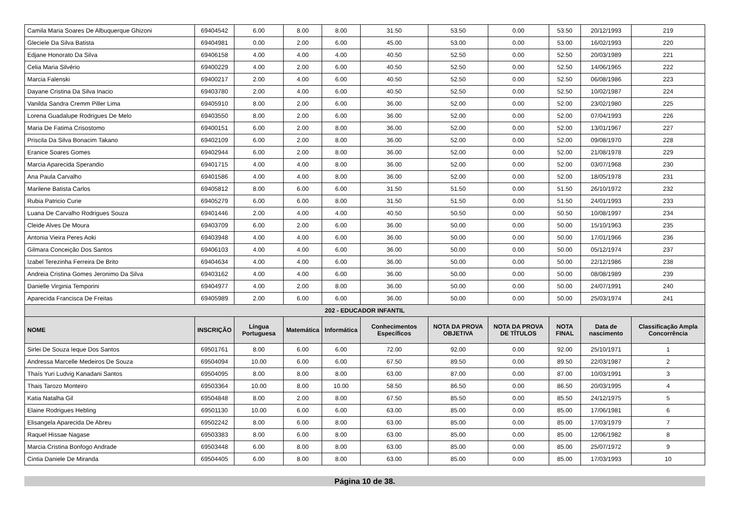| Camila Maria Soares De Albuquerque Ghizoni | 69404542 | 6.00 | 8.00 | 8.00 | 31.50 | 53.50 | 0.00 | 53.50 | 20/12/1993 | 219 |
| Gleciele Da Silva Batista | 69404981 | 0.00 | 2.00 | 6.00 | 45.00 | 53.00 | 0.00 | 53.00 | 16/02/1993 | 220 |
| Edjane Honorato Da Silva | 69406158 | 4.00 | 4.00 | 4.00 | 40.50 | 52.50 | 0.00 | 52.50 | 20/03/1989 | 221 |
| Celia Maria Silvério | 69400229 | 4.00 | 2.00 | 6.00 | 40.50 | 52.50 | 0.00 | 52.50 | 14/06/1965 | 222 |
| Marcia Falenski | 69400217 | 2.00 | 4.00 | 6.00 | 40.50 | 52.50 | 0.00 | 52.50 | 06/08/1986 | 223 |
| Dayane Cristina Da Silva Inacio | 69403780 | 2.00 | 4.00 | 6.00 | 40.50 | 52.50 | 0.00 | 52.50 | 10/02/1987 | 224 |
| Vanilda Sandra Cremm Piller Lima | 69405910 | 8.00 | 2.00 | 6.00 | 36.00 | 52.00 | 0.00 | 52.00 | 23/02/1980 | 225 |
| Lorena Guadalupe Rodrigues De Melo | 69403550 | 8.00 | 2.00 | 6.00 | 36.00 | 52.00 | 0.00 | 52.00 | 07/04/1993 | 226 |
| Maria De Fatima Crisostomo | 69400151 | 6.00 | 2.00 | 8.00 | 36.00 | 52.00 | 0.00 | 52.00 | 13/01/1967 | 227 |
| Priscila Da Silva Bonacim Takano | 69402109 | 6.00 | 2.00 | 8.00 | 36.00 | 52.00 | 0.00 | 52.00 | 09/08/1970 | 228 |
| Eranice Soares Gomes | 69402944 | 6.00 | 2.00 | 8.00 | 36.00 | 52.00 | 0.00 | 52.00 | 21/08/1978 | 229 |
| Marcia Aparecida Sperandio | 69401715 | 4.00 | 4.00 | 8.00 | 36.00 | 52.00 | 0.00 | 52.00 | 03/07/1968 | 230 |
| Ana Paula Carvalho | 69401586 | 4.00 | 4.00 | 8.00 | 36.00 | 52.00 | 0.00 | 52.00 | 18/05/1978 | 231 |
| Marilene Batista Carlos | 69405812 | 8.00 | 6.00 | 6.00 | 31.50 | 51.50 | 0.00 | 51.50 | 26/10/1972 | 232 |
| Rubia Patricio Curie | 69405279 | 6.00 | 6.00 | 8.00 | 31.50 | 51.50 | 0.00 | 51.50 | 24/01/1993 | 233 |
| Luana De Carvalho Rodrigues Souza | 69401446 | 2.00 | 4.00 | 4.00 | 40.50 | 50.50 | 0.00 | 50.50 | 10/08/1997 | 234 |
| Cleide Alves De Moura | 69403709 | 6.00 | 2.00 | 6.00 | 36.00 | 50.00 | 0.00 | 50.00 | 15/10/1963 | 235 |
| Antonia Vieira Peres Aoki | 69403948 | 4.00 | 4.00 | 6.00 | 36.00 | 50.00 | 0.00 | 50.00 | 17/01/1966 | 236 |
| Gilmara Conceição Dos Santos | 69406103 | 4.00 | 4.00 | 6.00 | 36.00 | 50.00 | 0.00 | 50.00 | 05/12/1974 | 237 |
| Izabel Terezinha Ferreira De Brito | 69404634 | 4.00 | 4.00 | 6.00 | 36.00 | 50.00 | 0.00 | 50.00 | 22/12/1986 | 238 |
| Andreia Cristina Gomes Jeronimo Da Silva | 69403162 | 4.00 | 4.00 | 6.00 | 36.00 | 50.00 | 0.00 | 50.00 | 08/08/1989 | 239 |
| Danielle Virginia Temporini | 69404977 | 4.00 | 2.00 | 8.00 | 36.00 | 50.00 | 0.00 | 50.00 | 24/07/1991 | 240 |
| Aparecida Francisca De Freitas | 69405989 | 2.00 | 6.00 | 6.00 | 36.00 | 50.00 | 0.00 | 50.00 | 25/03/1974 | 241 |
| 202 - EDUCADOR INFANTIL | | | | | | | | | | |
| NOME | INSCRIÇÃO | Língua Portuguesa | Matemática | Informática | Conhecimentos Específicos | NOTA DA PROVA OBJETIVA | NOTA DA PROVA DE TÍTULOS | NOTA FINAL | Data de nascimento | Classificação Ampla Concorrência |
| Sirlei De Souza Ieque Dos Santos | 69501761 | 8.00 | 6.00 | 6.00 | 72.00 | 92.00 | 0.00 | 92.00 | 25/10/1971 | 1 |
| Andressa Marcelle Medeiros De Souza | 69504094 | 10.00 | 6.00 | 6.00 | 67.50 | 89.50 | 0.00 | 89.50 | 22/03/1987 | 2 |
| Thaís Yuri Ludvig Kanadani Santos | 69504095 | 8.00 | 8.00 | 8.00 | 63.00 | 87.00 | 0.00 | 87.00 | 10/03/1991 | 3 |
| Thais Tarozo Monteiro | 69503364 | 10.00 | 8.00 | 10.00 | 58.50 | 86.50 | 0.00 | 86.50 | 20/03/1995 | 4 |
| Katia Natalha Gil | 69504848 | 8.00 | 2.00 | 8.00 | 67.50 | 85.50 | 0.00 | 85.50 | 24/12/1975 | 5 |
| Elaine Rodrigues Hebling | 69501130 | 10.00 | 6.00 | 6.00 | 63.00 | 85.00 | 0.00 | 85.00 | 17/06/1981 | 6 |
| Elisangela Aparecida De Abreu | 69502242 | 8.00 | 6.00 | 8.00 | 63.00 | 85.00 | 0.00 | 85.00 | 17/03/1979 | 7 |
| Raquel Hissae Nagase | 69503383 | 8.00 | 6.00 | 8.00 | 63.00 | 85.00 | 0.00 | 85.00 | 12/06/1982 | 8 |
| Marcia Cristina Bonfogo Andrade | 69503448 | 6.00 | 8.00 | 8.00 | 63.00 | 85.00 | 0.00 | 85.00 | 25/07/1972 | 9 |
| Cintia Daniele De Miranda | 69504405 | 6.00 | 8.00 | 8.00 | 63.00 | 85.00 | 0.00 | 85.00 | 17/03/1993 | 10 |
Página 10 de 38.